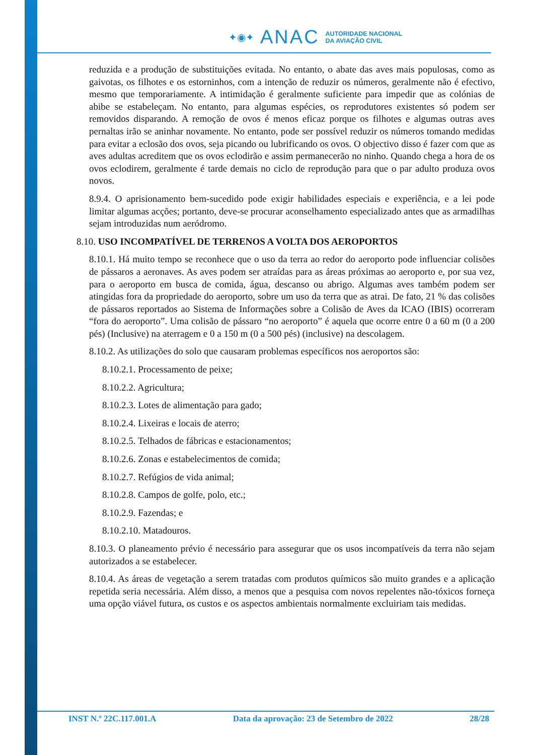✦◉✦ ANAC AUTORIDADE NACIONAL
DA AVIAÇÃO CIVIL
reduzida e a produção de substituições evitada. No entanto, o abate das aves mais populosas, como as gaivotas, os filhotes e os estorninhos, com a intenção de reduzir os números, geralmente não é efectivo, mesmo que temporariamente. A intimidação é geralmente suficiente para impedir que as colónias de abibe se estabeleçam. No entanto, para algumas espécies, os reprodutores existentes só podem ser removidos disparando. A remoção de ovos é menos eficaz porque os filhotes e algumas outras aves pernaltas irão se aninhar novamente. No entanto, pode ser possível reduzir os números tomando medidas para evitar a eclosão dos ovos, seja picando ou lubrificando os ovos. O objectivo disso é fazer com que as aves adultas acreditem que os ovos eclodirão e assim permanecerão no ninho. Quando chega a hora de os ovos eclodirem, geralmente é tarde demais no ciclo de reprodução para que o par adulto produza ovos novos.
8.9.4. O aprisionamento bem-sucedido pode exigir habilidades especiais e experiência, e a lei pode limitar algumas acções; portanto, deve-se procurar aconselhamento especializado antes que as armadilhas sejam introduzidas num aeródromo.
8.10. USO INCOMPATÍVEL DE TERRENOS A VOLTA DOS AEROPORTOS
8.10.1. Há muito tempo se reconhece que o uso da terra ao redor do aeroporto pode influenciar colisões de pássaros a aeronaves. As aves podem ser atraídas para as áreas próximas ao aeroporto e, por sua vez, para o aeroporto em busca de comida, água, descanso ou abrigo. Algumas aves também podem ser atingidas fora da propriedade do aeroporto, sobre um uso da terra que as atrai. De fato, 21 % das colisões de pássaros reportados ao Sistema de Informações sobre a Colisão de Aves da ICAO (IBIS) ocorreram “fora do aeroporto”. Uma colisão de pássaro “no aeroporto” é aquela que ocorre entre 0 a 60 m (0 a 200 pés) (Inclusive) na aterragem e 0 a 150 m (0 a 500 pés) (inclusive) na descolagem.
8.10.2. As utilizações do solo que causaram problemas específicos nos aeroportos são:
8.10.2.1. Processamento de peixe;
8.10.2.2. Agricultura;
8.10.2.3. Lotes de alimentação para gado;
8.10.2.4. Lixeiras e locais de aterro;
8.10.2.5. Telhados de fábricas e estacionamentos;
8.10.2.6. Zonas e estabelecimentos de comida;
8.10.2.7. Refúgios de vida animal;
8.10.2.8. Campos de golfe, polo, etc.;
8.10.2.9. Fazendas; e
8.10.2.10. Matadouros.
8.10.3. O planeamento prévio é necessário para assegurar que os usos incompatíveis da terra não sejam autorizados a se estabelecer.
8.10.4. As áreas de vegetação a serem tratadas com produtos químicos são muito grandes e a aplicação repetida seria necessária. Além disso, a menos que a pesquisa com novos repelentes não-tóxicos forneça uma opção viável futura, os custos e os aspectos ambientais normalmente excluiriam tais medidas.
INST N.º 22C.117.001.A Data da aprovação: 23 de Setembro de 2022 28/28